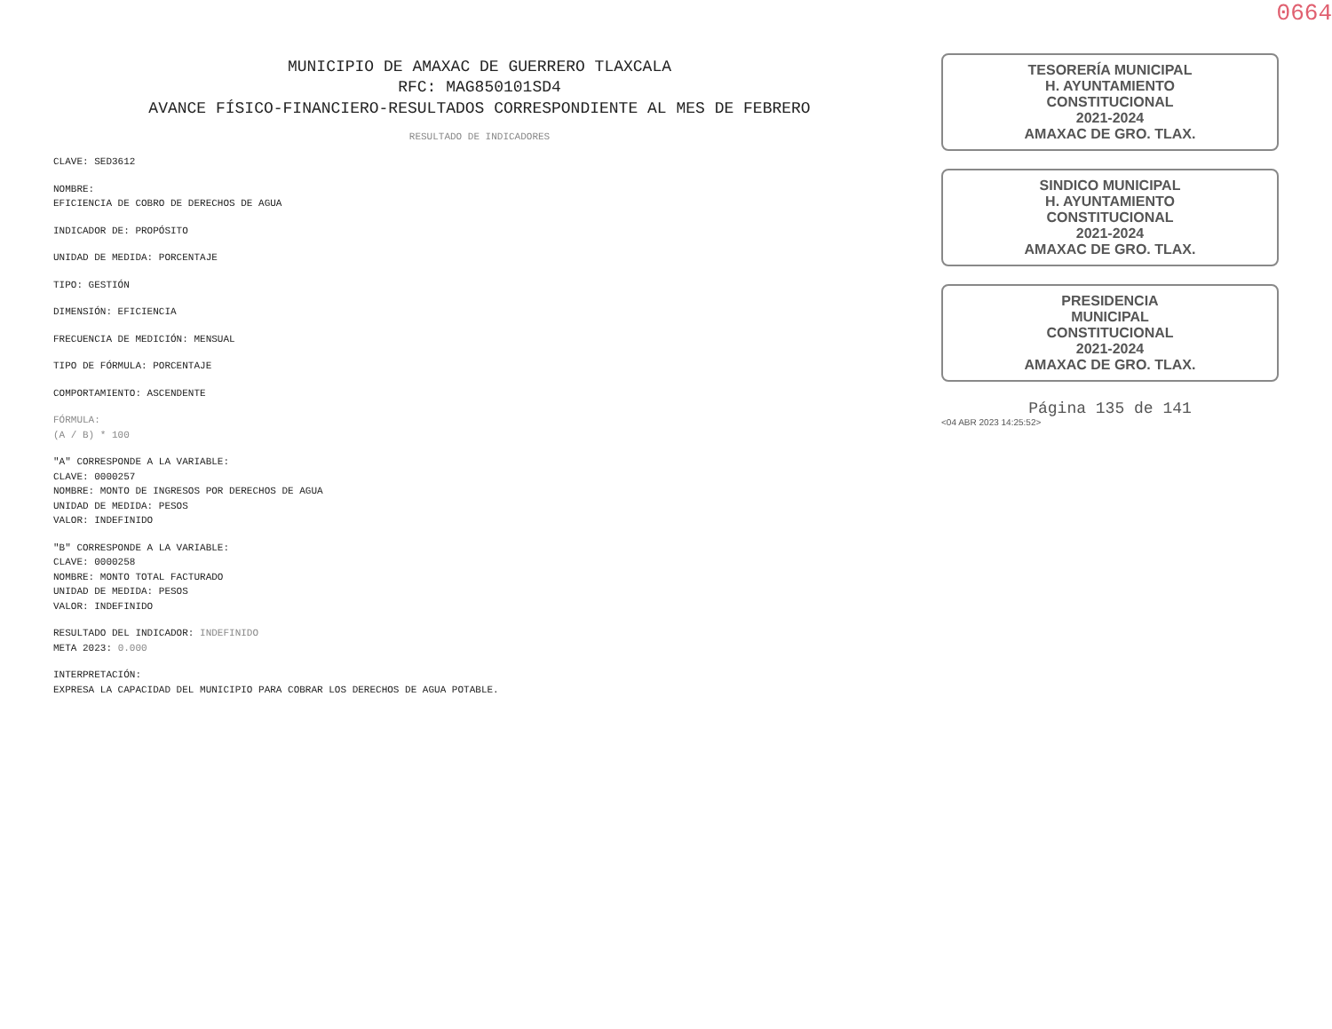0664
MUNICIPIO DE AMAXAC DE GUERRERO TLAXCALA
RFC: MAG850101SD4
AVANCE FÍSICO-FINANCIERO-RESULTADOS CORRESPONDIENTE AL MES DE FEBRERO
RESULTADO DE INDICADORES
CLAVE: SED3612
NOMBRE:
EFICIENCIA DE COBRO DE DERECHOS DE AGUA
INDICADOR DE: PROPÓSITO
UNIDAD DE MEDIDA: PORCENTAJE
TIPO: GESTIÓN
DIMENSIÓN: EFICIENCIA
FRECUENCIA DE MEDICIÓN: MENSUAL
TIPO DE FÓRMULA: PORCENTAJE
COMPORTAMIENTO: ASCENDENTE
FÓRMULA:
(A / B) * 100
"A" CORRESPONDE A LA VARIABLE:
CLAVE: 0000257
NOMBRE: MONTO DE INGRESOS POR DERECHOS DE AGUA
UNIDAD DE MEDIDA: PESOS
VALOR: INDEFINIDO
"B" CORRESPONDE A LA VARIABLE:
CLAVE: 0000258
NOMBRE: MONTO TOTAL FACTURADO
UNIDAD DE MEDIDA: PESOS
VALOR: INDEFINIDO
RESULTADO DEL INDICADOR: INDEFINIDO
META 2023: 0.000
INTERPRETACIÓN:
EXPRESA LA CAPACIDAD DEL MUNICIPIO PARA COBRAR LOS DERECHOS DE AGUA POTABLE.
TESORERÍA MUNICIPAL
H. AYUNTAMIENTO
CONSTITUCIONAL
2021-2024
AMAXAC DE GRO. TLAX.
SINDICO MUNICIPAL
H. AYUNTAMIENTO
CONSTITUCIONAL
2021-2024
AMAXAC DE GRO. TLAX.
PRESIDENCIA
MUNICIPAL
CONSTITUCIONAL
2021-2024
AMAXAC DE GRO. TLAX.
Página 135 de 141
<04 ABR 2023 14:25:52>